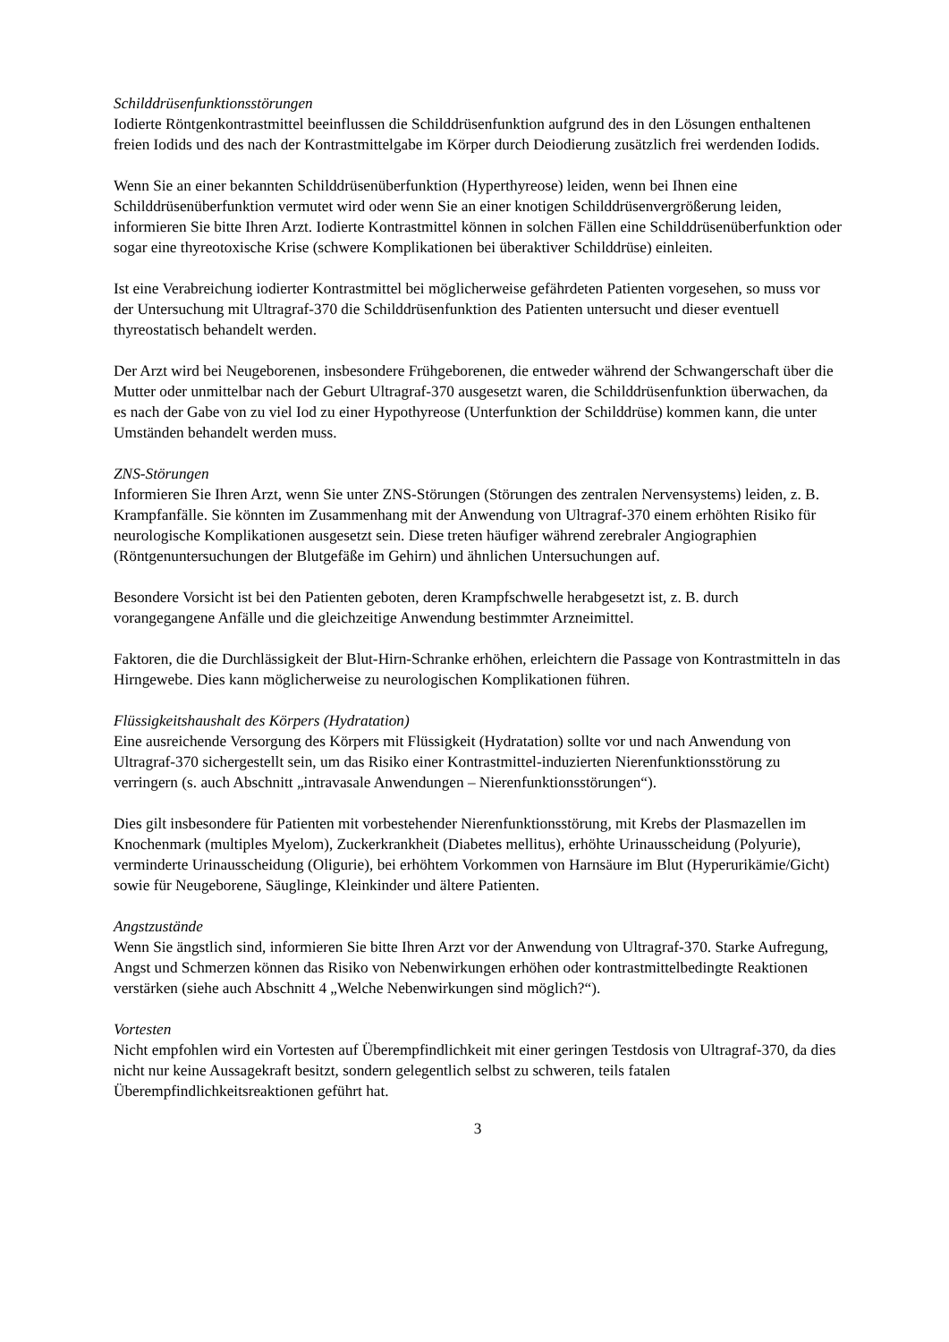Schilddrüsenfunktionsstörungen
Iodierte Röntgenkontrastmittel beeinflussen die Schilddrüsenfunktion aufgrund des in den Lösungen enthaltenen freien Iodids und des nach der Kontrastmittelgabe im Körper durch Deiodierung zusätzlich frei werdenden Iodids.
Wenn Sie an einer bekannten Schilddrüsenüberfunktion (Hyperthyreose) leiden, wenn bei Ihnen eine Schilddrüsenüberfunktion vermutet wird oder wenn Sie an einer knotigen Schilddrüsenvergrößerung leiden, informieren Sie bitte Ihren Arzt. Iodierte Kontrastmittel können in solchen Fällen eine Schilddrüsenüberfunktion oder sogar eine thyreotoxische Krise (schwere Komplikationen bei überaktiver Schilddrüse) einleiten.
Ist eine Verabreichung iodierter Kontrastmittel bei möglicherweise gefährdeten Patienten vorgesehen, so muss vor der Untersuchung mit Ultragraf-370 die Schilddrüsenfunktion des Patienten untersucht und dieser eventuell thyreostatisch behandelt werden.
Der Arzt wird bei Neugeborenen, insbesondere Frühgeborenen, die entweder während der Schwangerschaft über die Mutter oder unmittelbar nach der Geburt Ultragraf-370 ausgesetzt waren, die Schilddrüsenfunktion überwachen, da es nach der Gabe von zu viel Iod zu einer Hypothyreose (Unterfunktion der Schilddrüse) kommen kann, die unter Umständen behandelt werden muss.
ZNS-Störungen
Informieren Sie Ihren Arzt, wenn Sie unter ZNS-Störungen (Störungen des zentralen Nervensystems) leiden, z. B. Krampfanfälle. Sie könnten im Zusammenhang mit der Anwendung von Ultragraf-370 einem erhöhten Risiko für neurologische Komplikationen ausgesetzt sein. Diese treten häufiger während zerebraler Angiographien (Röntgenuntersuchungen der Blutgefäße im Gehirn) und ähnlichen Untersuchungen auf.
Besondere Vorsicht ist bei den Patienten geboten, deren Krampfschwelle herabgesetzt ist, z. B. durch vorangegangene Anfälle und die gleichzeitige Anwendung bestimmter Arzneimittel.
Faktoren, die die Durchlässigkeit der Blut-Hirn-Schranke erhöhen, erleichtern die Passage von Kontrastmitteln in das Hirngewebe. Dies kann möglicherweise zu neurologischen Komplikationen führen.
Flüssigkeitshaushalt des Körpers (Hydratation)
Eine ausreichende Versorgung des Körpers mit Flüssigkeit (Hydratation) sollte vor und nach Anwendung von Ultragraf-370 sichergestellt sein, um das Risiko einer Kontrastmittel-induzierten Nierenfunktionsstörung zu verringern (s. auch Abschnitt „intravasale Anwendungen – Nierenfunktionsstörungen“).
Dies gilt insbesondere für Patienten mit vorbestehender Nierenfunktionsstörung, mit Krebs der Plasmazellen im Knochenmark (multiples Myelom), Zuckerkrankheit (Diabetes mellitus), erhöhte Urinausscheidung (Polyurie), verminderte Urinausscheidung (Oligurie), bei erhöhtem Vorkommen von Harnsäure im Blut (Hyperurikämie/Gicht) sowie für Neugeborene, Säuglinge, Kleinkinder und ältere Patienten.
Angstzustände
Wenn Sie ängstlich sind, informieren Sie bitte Ihren Arzt vor der Anwendung von Ultragraf-370. Starke Aufregung, Angst und Schmerzen können das Risiko von Nebenwirkungen erhöhen oder kontrastmittelbedingte Reaktionen verstärken (siehe auch Abschnitt 4 „Welche Nebenwirkungen sind möglich?“).
Vortesten
Nicht empfohlen wird ein Vortesten auf Überempfindlichkeit mit einer geringen Testdosis von Ultragraf-370, da dies nicht nur keine Aussagekraft besitzt, sondern gelegentlich selbst zu schweren, teils fatalen Überempfindlichkeitsreaktionen geführt hat.
3